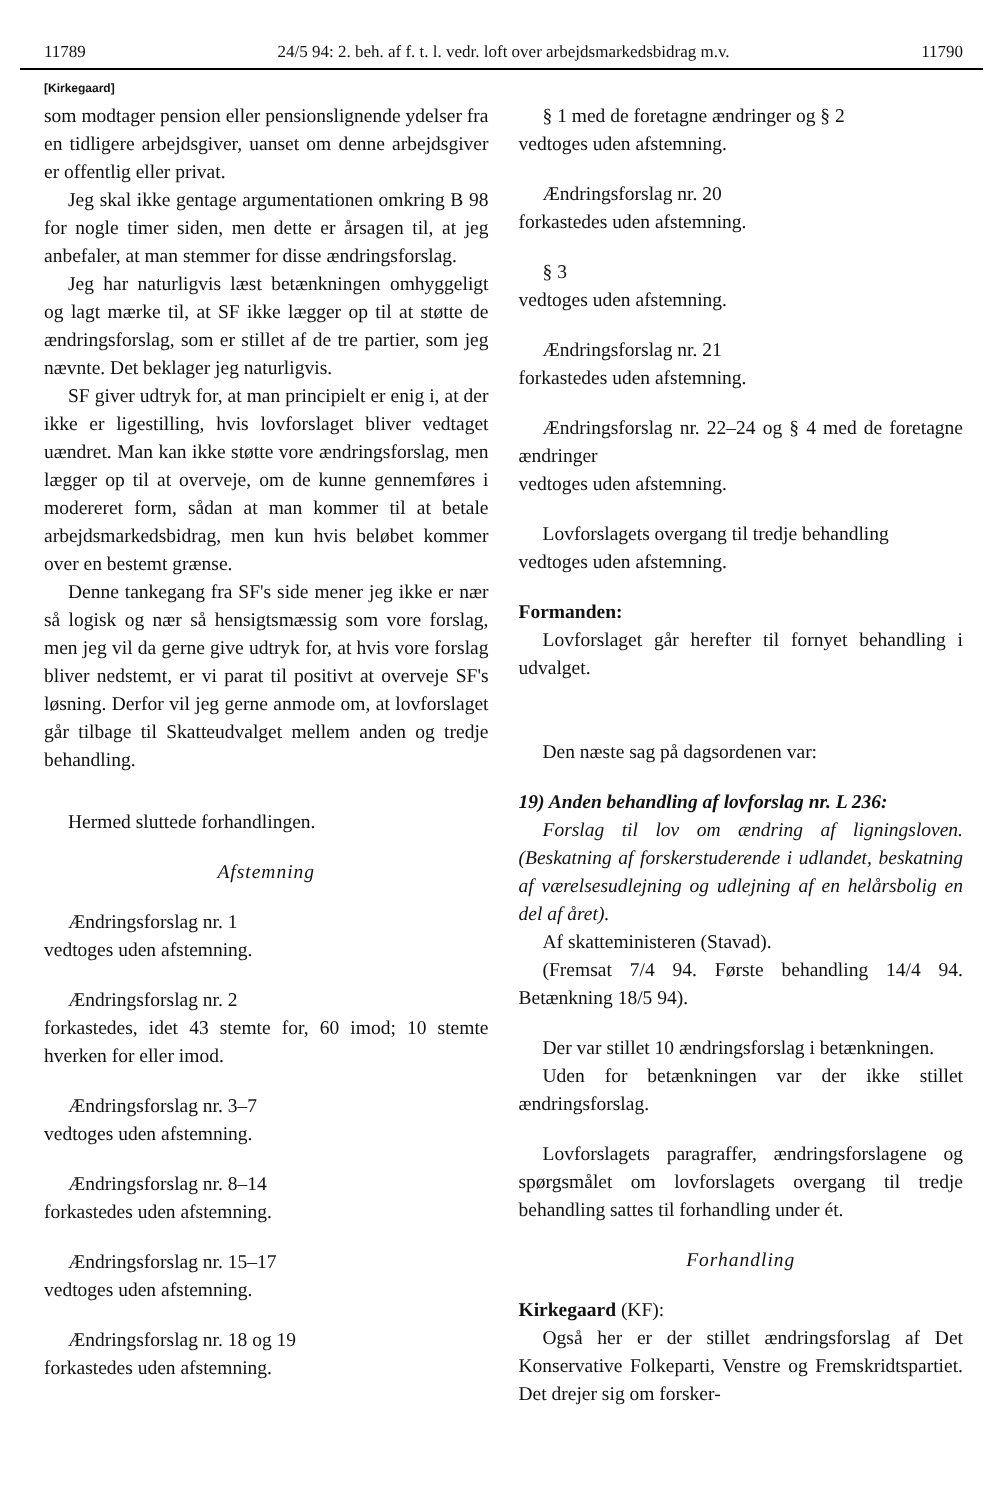11789 24/5 94: 2. beh. af f. t. l. vedr. loft over arbejdsmarkedsbidrag m.v. 11790
[Kirkegaard]
som modtager pension eller pensionslignende ydelser fra en tidligere arbejdsgiver, uanset om denne arbejdsgiver er offentlig eller privat.
Jeg skal ikke gentage argumentationen omkring B 98 for nogle timer siden, men dette er årsagen til, at jeg anbefaler, at man stemmer for disse ændringsforslag.
Jeg har naturligvis læst betænkningen omhyggeligt og lagt mærke til, at SF ikke lægger op til at støtte de ændringsforslag, som er stillet af de tre partier, som jeg nævnte. Det beklager jeg naturligvis.
SF giver udtryk for, at man principielt er enig i, at der ikke er ligestilling, hvis lovforslaget bliver vedtaget uændret. Man kan ikke støtte vore ændringsforslag, men lægger op til at overveje, om de kunne gennemføres i modereret form, sådan at man kommer til at betale arbejdsmarkedsbidrag, men kun hvis beløbet kommer over en bestemt grænse.
Denne tankegang fra SF's side mener jeg ikke er nær så logisk og nær så hensigtsmæssig som vore forslag, men jeg vil da gerne give udtryk for, at hvis vore forslag bliver nedstemt, er vi parat til positivt at overveje SF's løsning. Derfor vil jeg gerne anmode om, at lovforslaget går tilbage til Skatteudvalget mellem anden og tredje behandling.
Hermed sluttede forhandlingen.
Afstemning
Ændringsforslag nr. 1
vedtoges uden afstemning.
Ændringsforslag nr. 2
forkastedes, idet 43 stemte for, 60 imod; 10 stemte hverken for eller imod.
Ændringsforslag nr. 3–7
vedtoges uden afstemning.
Ændringsforslag nr. 8–14
forkastedes uden afstemning.
Ændringsforslag nr. 15–17
vedtoges uden afstemning.
Ændringsforslag nr. 18 og 19
forkastedes uden afstemning.
§ 1 med de foretagne ændringer og § 2
vedtoges uden afstemning.
Ændringsforslag nr. 20
forkastedes uden afstemning.
§ 3
vedtoges uden afstemning.
Ændringsforslag nr. 21
forkastedes uden afstemning.
Ændringsforslag nr. 22–24 og § 4 med de foretagne ændringer
vedtoges uden afstemning.
Lovforslagets overgang til tredje behandling
vedtoges uden afstemning.
Formanden:
Lovforslaget går herefter til fornyet behandling i udvalget.
Den næste sag på dagsordenen var:
19) Anden behandling af lovforslag nr. L 236:
Forslag til lov om ændring af ligningsloven. (Beskatning af forskerstuderende i udlandet, beskatning af værelsesudlejning og udlejning af en helårsbolig en del af året).
Af skatteministeren (Stavad).
(Fremsat 7/4 94. Første behandling 14/4 94. Betænkning 18/5 94).
Der var stillet 10 ændringsforslag i betænkningen.
Uden for betænkningen var der ikke stillet ændringsforslag.
Lovforslagets paragraffer, ændringsforslagene og spørgsmålet om lovforslagets overgang til tredje behandling sattes til forhandling under ét.
Forhandling
Kirkegaard (KF):
Også her er der stillet ændringsforslag af Det Konservative Folkeparti, Venstre og Fremskridtspartiet. Det drejer sig om forsker-